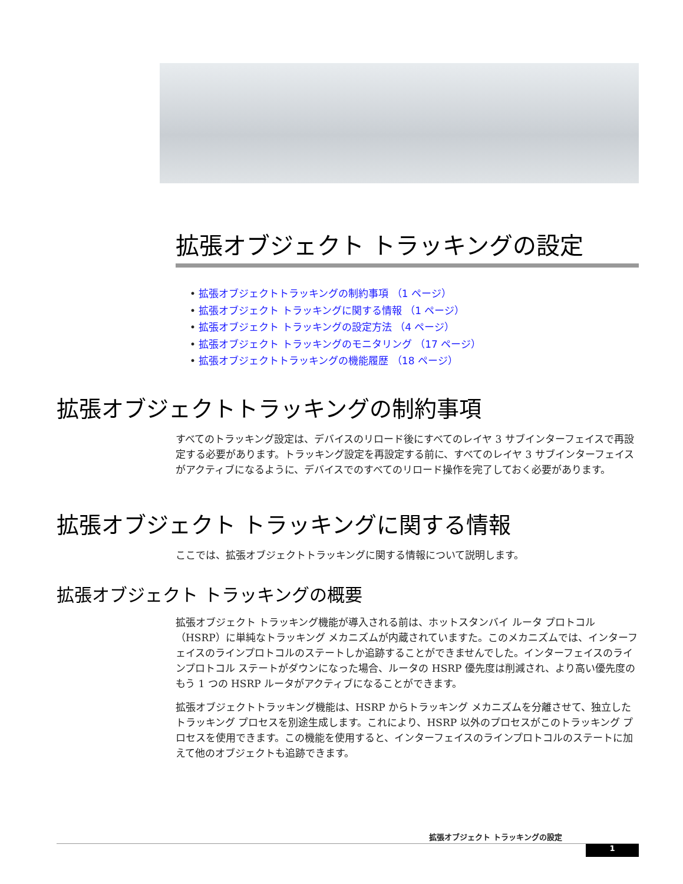拡張オブジェクト トラッキングの設定
• 拡張オブジェクトトラッキングの制約事項 （1 ページ）
• 拡張オブジェクト トラッキングに関する情報 （1 ページ）
• 拡張オブジェクト トラッキングの設定方法 （4 ページ）
• 拡張オブジェクト トラッキングのモニタリング （17 ページ）
• 拡張オブジェクトトラッキングの機能履歴 （18 ページ）
拡張オブジェクトトラッキングの制約事項
すべてのトラッキング設定は、デバイスのリロード後にすべてのレイヤ 3 サブインターフェイスで再設定する必要があります。トラッキング設定を再設定する前に、すべてのレイヤ 3 サブインターフェイスがアクティブになるように、デバイスでのすべてのリロード操作を完了しておく必要があります。
拡張オブジェクト トラッキングに関する情報
ここでは、拡張オブジェクトトラッキングに関する情報について説明します。
拡張オブジェクト トラッキングの概要
拡張オブジェクト トラッキング機能が導入される前は、ホットスタンバイ ルータ プロトコル（HSRP）に単純なトラッキング メカニズムが内蔵されていますた。このメカニズムでは、インターフェイスのラインプロトコルのステートしか追跡することができませんでした。インターフェイスのラインプロトコル ステートがダウンになった場合、ルータの HSRP 優先度は削減され、より高い優先度のもう 1 つの HSRP ルータがアクティブになることができます。
拡張オブジェクトトラッキング機能は、HSRP からトラッキング メカニズムを分離させて、独立したトラッキング プロセスを別途生成します。これにより、HSRP 以外のプロセスがこのトラッキング プロセスを使用できます。この機能を使用すると、インターフェイスのラインプロトコルのステートに加えて他のオブジェクトも追跡できます。
拡張オブジェクト トラッキングの設定
1